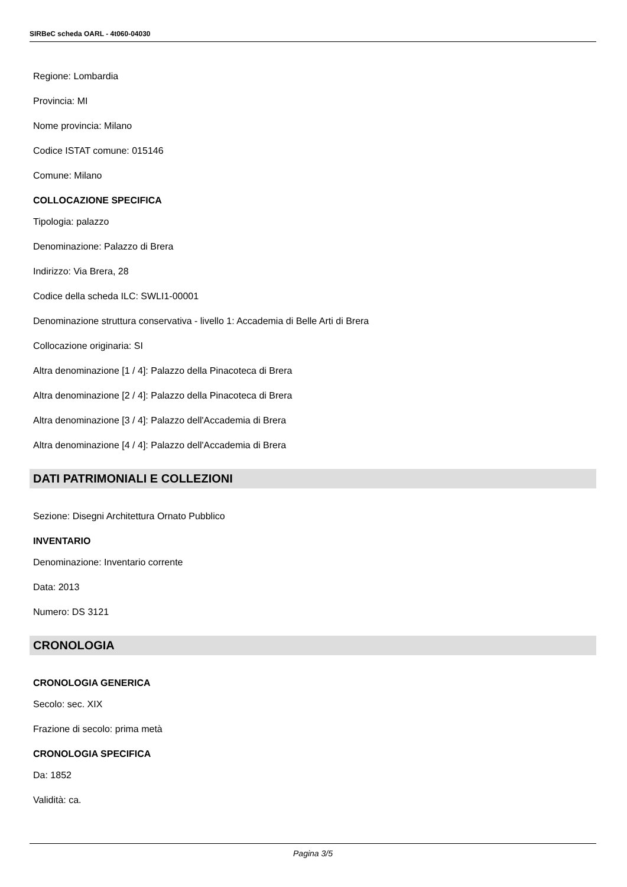SIRBeC scheda OARL - 4t060-04030
Regione: Lombardia
Provincia: MI
Nome provincia: Milano
Codice ISTAT comune: 015146
Comune: Milano
COLLOCAZIONE SPECIFICA
Tipologia: palazzo
Denominazione: Palazzo di Brera
Indirizzo: Via Brera, 28
Codice della scheda ILC: SWLI1-00001
Denominazione struttura conservativa - livello 1: Accademia di Belle Arti di Brera
Collocazione originaria: SI
Altra denominazione [1 / 4]: Palazzo della Pinacoteca di Brera
Altra denominazione [2 / 4]: Palazzo della Pinacoteca di Brera
Altra denominazione [3 / 4]: Palazzo dell'Accademia di Brera
Altra denominazione [4 / 4]: Palazzo dell'Accademia di Brera
DATI PATRIMONIALI E COLLEZIONI
Sezione: Disegni Architettura Ornato Pubblico
INVENTARIO
Denominazione: Inventario corrente
Data: 2013
Numero: DS 3121
CRONOLOGIA
CRONOLOGIA GENERICA
Secolo: sec. XIX
Frazione di secolo: prima metà
CRONOLOGIA SPECIFICA
Da: 1852
Validità: ca.
Pagina 3/5